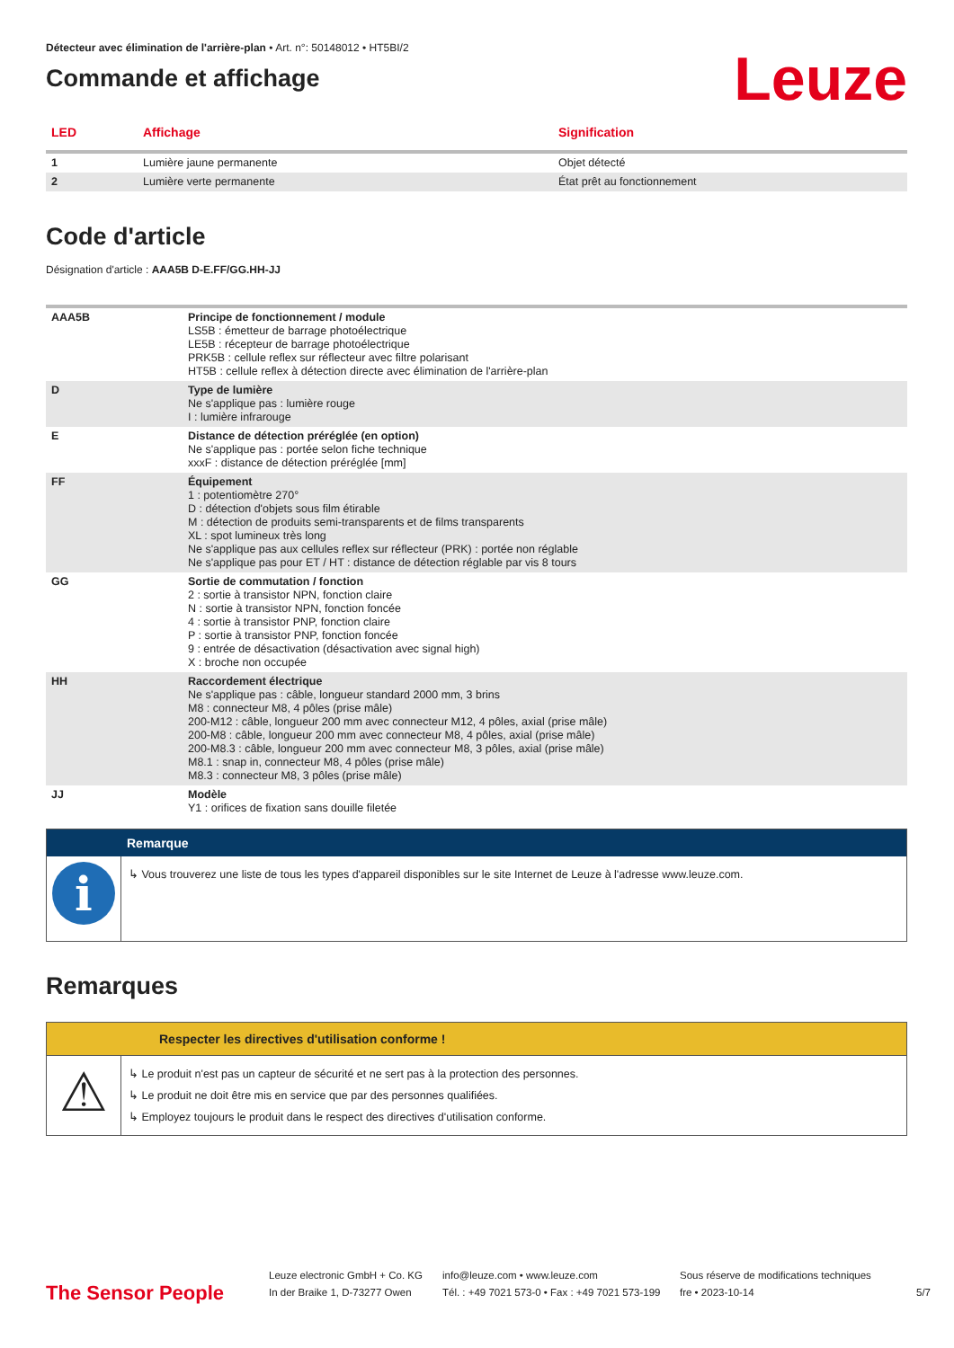Détecteur avec élimination de l'arrière-plan • Art. n°: 50148012 • HT5BI/2
Commande et affichage
Leuze
| LED | Affichage | Signification |
| --- | --- | --- |
| 1 | Lumière jaune permanente | Objet détecté |
| 2 | Lumière verte permanente | État prêt au fonctionnement |
Code d'article
Désignation d'article : AAA5B D-E.FF/GG.HH-JJ
| AAA5B | Principe de fonctionnement / module LS5B : émetteur de barrage photoélectrique LE5B : récepteur de barrage photoélectrique PRK5B : cellule reflex sur réflecteur avec filtre polarisant HT5B : cellule reflex à détection directe avec élimination de l'arrière-plan |
| D | Type de lumière Ne s'applique pas : lumière rouge I : lumière infrarouge |
| E | Distance de détection préréglée (en option) Ne s'applique pas : portée selon fiche technique xxxF : distance de détection préréglée [mm] |
| FF | Équipement 1 : potentiomètre 270° D : détection d'objets sous film étirable M : détection de produits semi-transparents et de films transparents XL : spot lumineux très long Ne s'applique pas aux cellules reflex sur réflecteur (PRK) : portée non réglable Ne s'applique pas pour ET / HT : distance de détection réglable par vis 8 tours |
| GG | Sortie de commutation / fonction 2 : sortie à transistor NPN, fonction claire N : sortie à transistor NPN, fonction foncée 4 : sortie à transistor PNP, fonction claire P : sortie à transistor PNP, fonction foncée 9 : entrée de désactivation (désactivation avec signal high) X : broche non occupée |
| HH | Raccordement électrique Ne s'applique pas : câble, longueur standard 2000 mm, 3 brins M8 : connecteur M8, 4 pôles (prise mâle) 200-M12 : câble, longueur 200 mm avec connecteur M12, 4 pôles, axial (prise mâle) 200-M8 : câble, longueur 200 mm avec connecteur M8, 4 pôles, axial (prise mâle) 200-M8.3 : câble, longueur 200 mm avec connecteur M8, 3 pôles, axial (prise mâle) M8.1 : snap in, connecteur M8, 4 pôles (prise mâle) M8.3 : connecteur M8, 3 pôles (prise mâle) |
| JJ | Modèle Y1 : orifices de fixation sans douille filetée |
Remarque
i
↳ Vous trouverez une liste de tous les types d'appareil disponibles sur le site Internet de Leuze à l'adresse www.leuze.com.
Remarques
Respecter les directives d'utilisation conforme !
⚠
↳ Le produit n'est pas un capteur de sécurité et ne sert pas à la protection des personnes.
↳ Le produit ne doit être mis en service que par des personnes qualifiées.
↳ Employez toujours le produit dans le respect des directives d'utilisation conforme.
The Sensor People
Leuze electronic GmbH + Co. KG
In der Braike 1, D-73277 Owen
info@leuze.com • www.leuze.com
Tél. : +49 7021 573-0 • Fax : +49 7021 573-199
Sous réserve de modifications techniques
fre • 2023-10-14
5/7